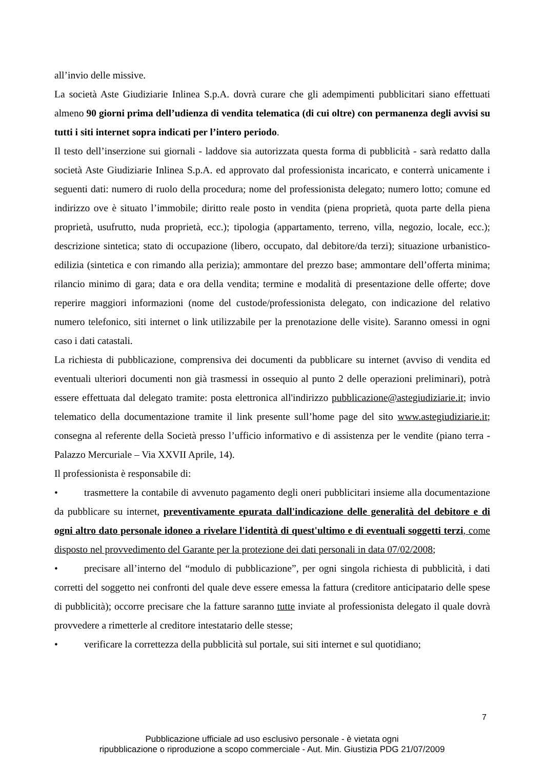all’invio delle missive.
La società Aste Giudiziarie Inlinea S.p.A. dovrà curare che gli adempimenti pubblicitari siano effettuati almeno 90 giorni prima dell’udienza di vendita telematica (di cui oltre) con permanenza degli avvisi su tutti i siti internet sopra indicati per l’intero periodo.
Il testo dell’inserzione sui giornali - laddove sia autorizzata questa forma di pubblicità - sarà redatto dalla società Aste Giudiziarie Inlinea S.p.A. ed approvato dal professionista incaricato, e conterrà unicamente i seguenti dati: numero di ruolo della procedura; nome del professionista delegato; numero lotto; comune ed indirizzo ove è situato l’immobile; diritto reale posto in vendita (piena proprietà, quota parte della piena proprietà, usufrutto, nuda proprietà, ecc.); tipologia (appartamento, terreno, villa, negozio, locale, ecc.); descrizione sintetica; stato di occupazione (libero, occupato, dal debitore/da terzi); situazione urbanistico-edilizia (sintetica e con rimando alla perizia); ammontare del prezzo base; ammontare dell’offerta minima; rilancio minimo di gara; data e ora della vendita; termine e modalità di presentazione delle offerte; dove reperire maggiori informazioni (nome del custode/professionista delegato, con indicazione del relativo numero telefonico, siti internet o link utilizzabile per la prenotazione delle visite). Saranno omessi in ogni caso i dati catastali.
La richiesta di pubblicazione, comprensiva dei documenti da pubblicare su internet (avviso di vendita ed eventuali ulteriori documenti non già trasmessi in ossequio al punto 2 delle operazioni preliminari), potrà essere effettuata dal delegato tramite: posta elettronica all'indirizzo pubblicazione@astegiudiziarie.it; invio telematico della documentazione tramite il link presente sull’home page del sito www.astegiudiziarie.it; consegna al referente della Società presso l’ufficio informativo e di assistenza per le vendite (piano terra - Palazzo Mercuriale – Via XXVII Aprile, 14).
Il professionista è responsabile di:
• trasmettere la contabile di avvenuto pagamento degli oneri pubblicitari insieme alla documentazione da pubblicare su internet, preventivamente epurata dall'indicazione delle generalità del debitore e di ogni altro dato personale idoneo a rivelare l'identità di quest'ultimo e di eventuali soggetti terzi, come disposto nel provvedimento del Garante per la protezione dei dati personali in data 07/02/2008;
• precisare all’interno del “modulo di pubblicazione”, per ogni singola richiesta di pubblicità, i dati corretti del soggetto nei confronti del quale deve essere emessa la fattura (creditore anticipatario delle spese di pubblicità); occorre precisare che la fatture saranno tutte inviate al professionista delegato il quale dovrà provvedere a rimetterle al creditore intestatario delle stesse;
• verificare la correttezza della pubblicità sul portale, sui siti internet e sul quotidiano;
7
Pubblicazione ufficiale ad uso esclusivo personale - è vietata ogni
ripubblicazione o riproduzione a scopo commerciale - Aut. Min. Giustizia PDG 21/07/2009